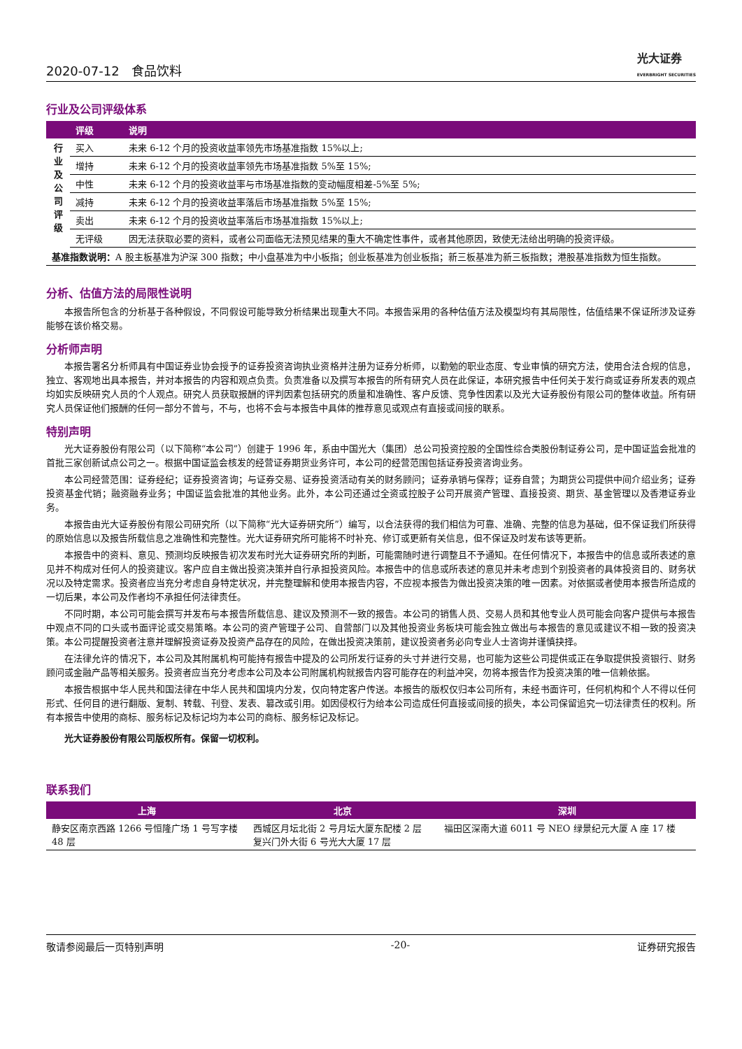2020-07-12 食品饮料 光大证券
EVERBRIGHT SECURITIES
行业及公司评级体系
| | 评级 | 说明 |
| --- | --- | --- |
| 行 业 及 公 司 评 级 | 买入 | 未来 6-12 个月的投资收益率领先市场基准指数 15%以上; |
| | 增持 | 未来 6-12 个月的投资收益率领先市场基准指数 5%至 15%; |
| | 中性 | 未来 6-12 个月的投资收益率与市场基准指数的变动幅度相差-5%至 5%; |
| | 减持 | 未来 6-12 个月的投资收益率落后市场基准指数 5%至 15%; |
| | 卖出 | 未来 6-12 个月的投资收益率落后市场基准指数 15%以上; |
| | 无评级 | 因无法获取必要的资料，或者公司面临无法预见结果的重大不确定性事件，或者其他原因，致使无法给出明确的投资评级。 |
| 基准指数说明： A 股主板基准为沪深 300 指数；中小盘基准为中小板指；创业板基准为创业板指；新三板基准为新三板指数；港股基准指数为恒生指数。 | | |
分析、估值方法的局限性说明
本报告所包含的分析基于各种假设，不同假设可能导致分析结果出现重大不同。本报告采用的各种估值方法及模型均有其局限性，估值结果不保证所涉及证券能够在该价格交易。
分析师声明
本报告署名分析师具有中国证券业协会授予的证券投资咨询执业资格并注册为证券分析师，以勤勉的职业态度、专业审慎的研究方法，使用合法合规的信息，独立、客观地出具本报告，并对本报告的内容和观点负责。负责准备以及撰写本报告的所有研究人员在此保证，本研究报告中任何关于发行商或证券所发表的观点均如实反映研究人员的个人观点。研究人员获取报酬的评判因素包括研究的质量和准确性、客户反馈、竞争性因素以及光大证券股份有限公司的整体收益。所有研究人员保证他们报酬的任何一部分不曾与，不与，也将不会与本报告中具体的推荐意见或观点有直接或间接的联系。
特别声明
光大证券股份有限公司（以下简称“本公司”）创建于 1996 年，系由中国光大（集团）总公司投资控股的全国性综合类股份制证券公司，是中国证监会批准的首批三家创新试点公司之一。根据中国证监会核发的经营证券期货业务许可，本公司的经营范围包括证券投资咨询业务。
本公司经营范围：证券经纪；证券投资咨询；与证券交易、证券投资活动有关的财务顾问；证券承销与保荐；证券自营；为期货公司提供中间介绍业务；证券投资基金代销；融资融券业务；中国证监会批准的其他业务。此外，本公司还通过全资或控股子公司开展资产管理、直接投资、期货、基金管理以及香港证券业务。
本报告由光大证券股份有限公司研究所（以下简称“光大证券研究所”）编写，以合法获得的我们相信为可靠、准确、完整的信息为基础，但不保证我们所获得的原始信息以及报告所载信息之准确性和完整性。光大证券研究所可能将不时补充、修订或更新有关信息，但不保证及时发布该等更新。
本报告中的资料、意见、预测均反映报告初次发布时光大证券研究所的判断，可能需随时进行调整且不予通知。在任何情况下，本报告中的信息或所表述的意见并不构成对任何人的投资建议。客户应自主做出投资决策并自行承担投资风险。本报告中的信息或所表述的意见并未考虑到个别投资者的具体投资目的、财务状况以及特定需求。投资者应当充分考虑自身特定状况，并完整理解和使用本报告内容，不应视本报告为做出投资决策的唯一因素。对依据或者使用本报告所造成的一切后果，本公司及作者均不承担任何法律责任。
不同时期，本公司可能会撰写并发布与本报告所载信息、建议及预测不一致的报告。本公司的销售人员、交易人员和其他专业人员可能会向客户提供与本报告中观点不同的口头或书面评论或交易策略。本公司的资产管理子公司、自营部门以及其他投资业务板块可能会独立做出与本报告的意见或建议不相一致的投资决策。本公司提醒投资者注意并理解投资证券及投资产品存在的风险，在做出投资决策前，建议投资者务必向专业人士咨询并谨慎抉择。
在法律允许的情况下，本公司及其附属机构可能持有报告中提及的公司所发行证券的头寸并进行交易，也可能为这些公司提供或正在争取提供投资银行、财务顾问或金融产品等相关服务。投资者应当充分考虑本公司及本公司附属机构就报告内容可能存在的利益冲突，勿将本报告作为投资决策的唯一信赖依据。
本报告根据中华人民共和国法律在中华人民共和国境内分发，仅向特定客户传送。本报告的版权仅归本公司所有，未经书面许可，任何机构和个人不得以任何形式、任何目的进行翻版、复制、转载、刊登、发表、篡改或引用。如因侵权行为给本公司造成任何直接或间接的损失，本公司保留追究一切法律责任的权利。所有本报告中使用的商标、服务标记及标记均为本公司的商标、服务标记及标记。
光大证券股份有限公司版权所有。保留一切权利。
联系我们
| 上海 | 北京 | 深圳 |
| --- | --- | --- |
| 静安区南京西路 1266 号恒隆广场 1 号写字楼 48 层 | 西城区月坛北街 2 号月坛大厦东配楼 2 层 复兴门外大街 6 号光大大厦 17 层 | 福田区深南大道 6011 号 NEO 绿景纪元大厦 A 座 17 楼 |
敬请参阅最后一页特别声明 -20- 证券研究报告